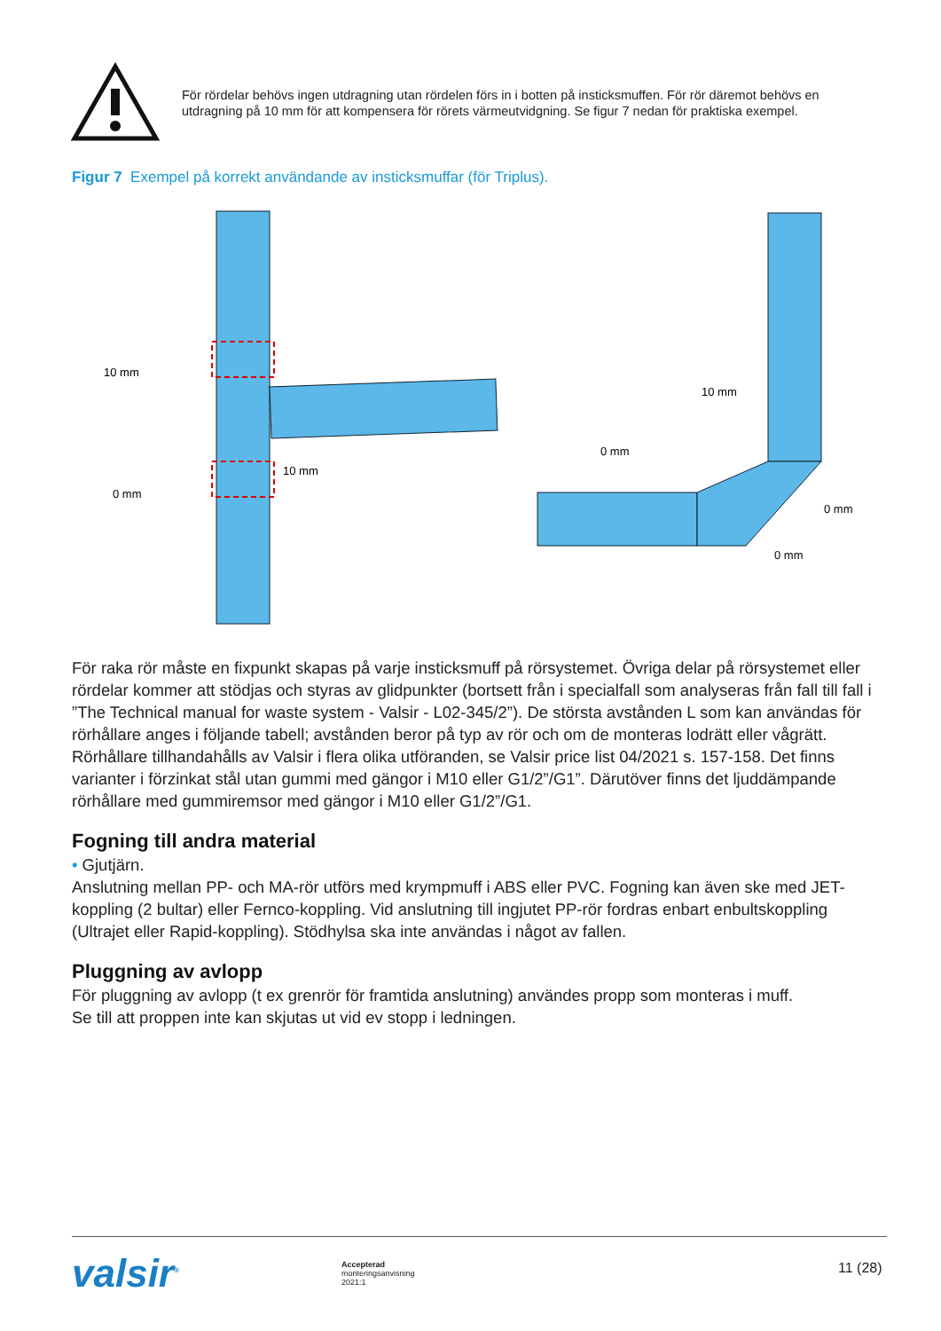För rördelar behövs ingen utdragning utan rördelen förs in i botten på insticksmuffen. För rör däremot behövs en utdragning på 10 mm för att kompensera för rörets värmeutvidgning. Se figur 7 nedan för praktiska exempel.
Figur 7 Exempel på korrekt användande av insticksmuffar (för Triplus).
10 mm
0 mm
10 mm
10 mm
0 mm
0 mm
0 mm
För raka rör måste en fixpunkt skapas på varje insticksmuff på rörsystemet. Övriga delar på rörsystemet eller rördelar kommer att stödjas och styras av glidpunkter (bortsett från i specialfall som analyseras från fall till fall i ”The Technical manual for waste system - Valsir - L02-345/2”). De största avstånden L som kan användas för rörhållare anges i följande tabell; avstånden beror på typ av rör och om de monteras lodrätt eller vågrätt. Rörhållare tillhandahålls av Valsir i flera olika utföranden, se Valsir price list 04/2021 s. 157-158. Det finns varianter i förzinkat stål utan gummi med gängor i M10 eller G1/2”/G1”. Därutöver finns det ljuddämpande rörhållare med gummiremsor med gängor i M10 eller G1/2”/G1.
Fogning till andra material
• Gjutjärn.
Anslutning mellan PP- och MA-rör utförs med krympmuff i ABS eller PVC. Fogning kan även ske med JET-koppling (2 bultar) eller Fernco-koppling. Vid anslutning till ingjutet PP-rör fordras enbart enbultskoppling (Ultrajet eller Rapid-koppling). Stödhylsa ska inte användas i något av fallen.
Pluggning av avlopp
För pluggning av avlopp (t ex grenrör för framtida anslutning) användes propp som monteras i muff.
Se till att proppen inte kan skjutas ut vid ev stopp i ledningen.
valsir<sup>®</sup>
Accepterad
monteringsanvisning
2021:1
11 (28)